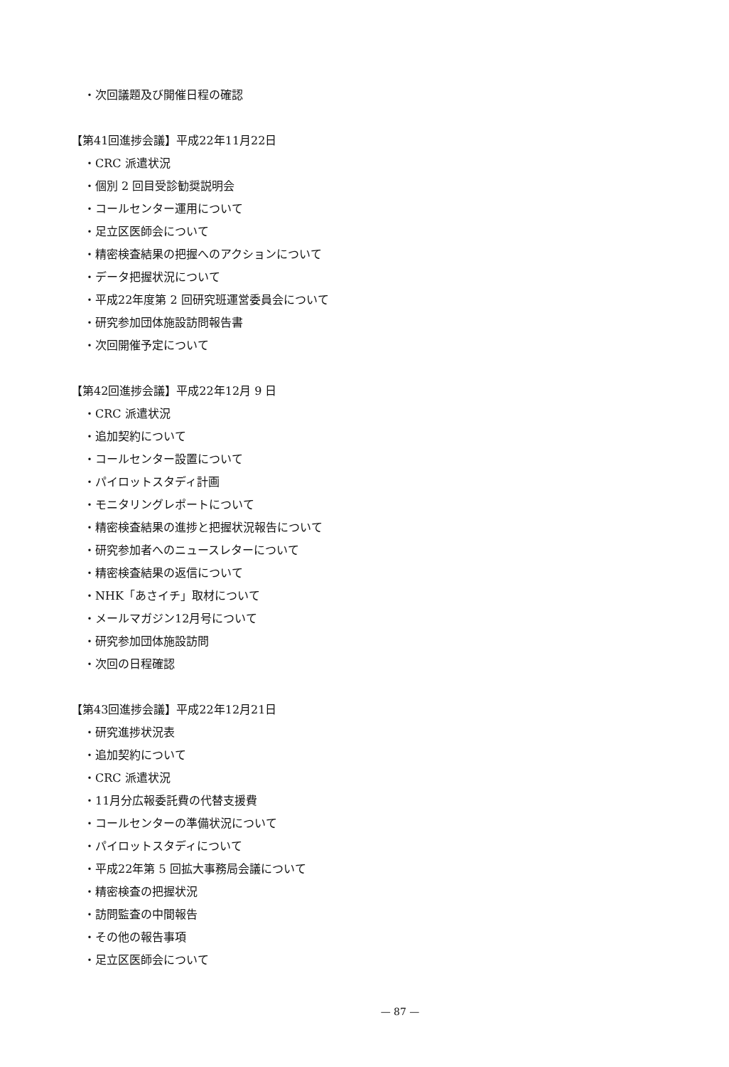・次回議題及び開催日程の確認
【第41回進捗会議】平成22年11月22日
・CRC 派遣状況
・個別 2 回目受診勧奨説明会
・コールセンター運用について
・足立区医師会について
・精密検査結果の把握へのアクションについて
・データ把握状況について
・平成22年度第 2 回研究班運営委員会について
・研究参加団体施設訪問報告書
・次回開催予定について
【第42回進捗会議】平成22年12月 9 日
・CRC 派遣状況
・追加契約について
・コールセンター設置について
・パイロットスタディ計画
・モニタリングレポートについて
・精密検査結果の進捗と把握状況報告について
・研究参加者へのニュースレターについて
・精密検査結果の返信について
・NHK「あさイチ」取材について
・メールマガジン12月号について
・研究参加団体施設訪問
・次回の日程確認
【第43回進捗会議】平成22年12月21日
・研究進捗状況表
・追加契約について
・CRC 派遣状況
・11月分広報委託費の代替支援費
・コールセンターの準備状況について
・パイロットスタディについて
・平成22年第 5 回拡大事務局会議について
・精密検査の把握状況
・訪問監査の中間報告
・その他の報告事項
・足立区医師会について
— 87 —